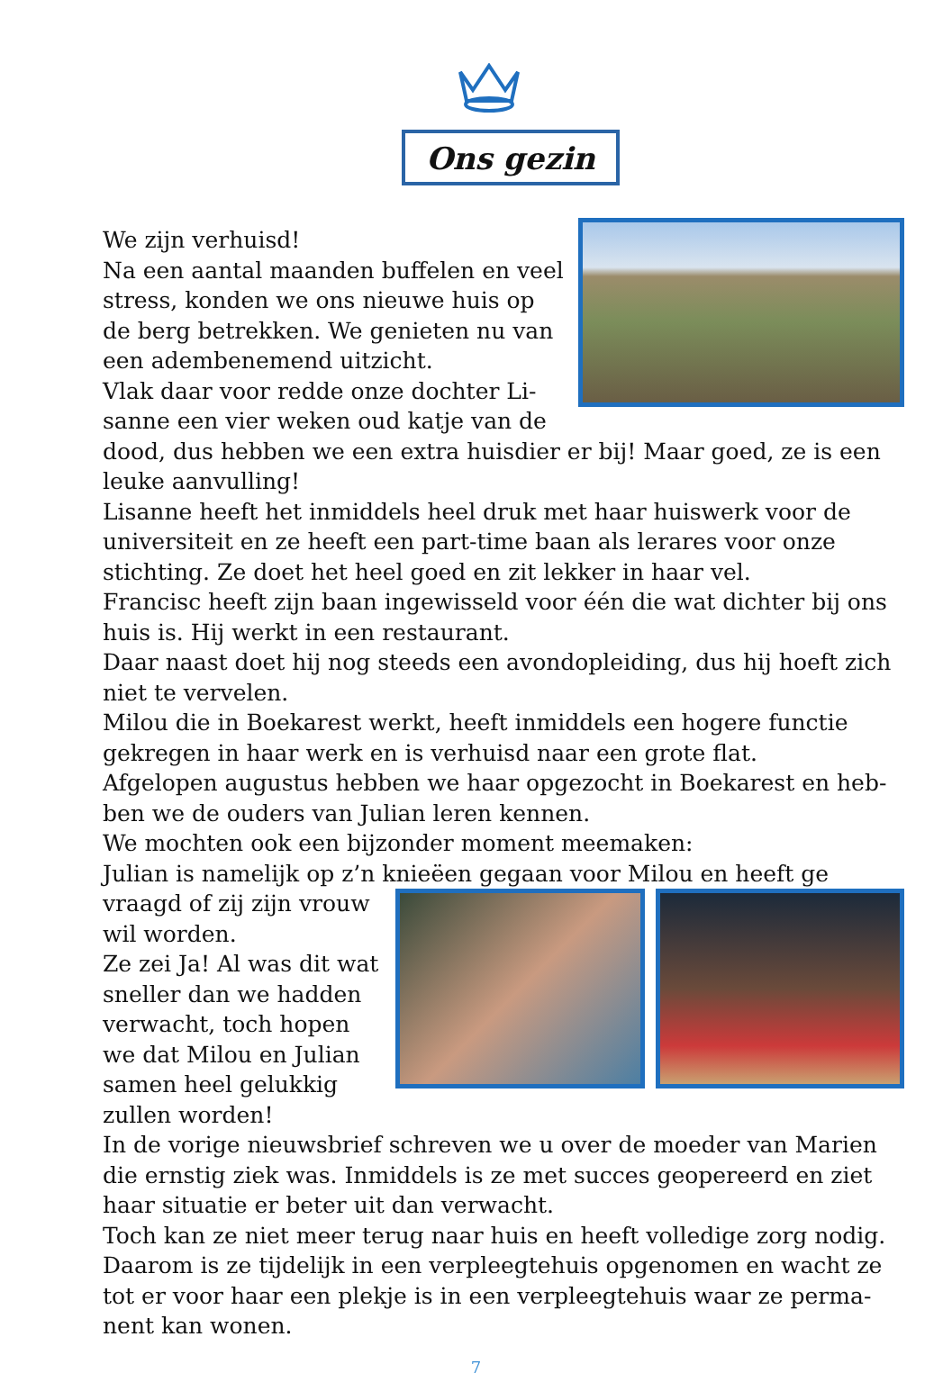Ons gezin
We zijn verhuisd!
Na een aantal maanden buffelen en veel stress, konden we ons nieuwe huis op de berg betrekken. We genieten nu van een adembenemend uitzicht.
Vlak daar voor redde onze dochter Li­sanne een vier weken oud katje van de dood, dus hebben we een extra huisdier er bij! Maar goed, ze is een leuke aanvulling!
Lisanne heeft het inmiddels heel druk met haar huiswerk voor de universiteit en ze heeft een part-time baan als lerares voor onze stichting. Ze doet het heel goed en zit lekker in haar vel.
Francisc heeft zijn baan ingewisseld voor één die wat dichter bij ons huis is. Hij werkt in een restaurant.
Daar naast doet hij nog steeds een avondopleiding, dus hij hoeft zich niet te vervelen.
Milou die in Boekarest werkt, heeft inmiddels een hogere functie gekregen in haar werk en is verhuisd naar een grote flat.
Afgelopen augustus hebben we haar opgezocht in Boekarest en heb­ben we de ouders van Julian leren kennen.
We mochten ook een bijzonder moment meemaken:
Julian is namelijk op z’n knieëen gegaan voor Milou en heeft ge­
vraagd of zij zijn vrouw wil worden.
Ze zei Ja! Al was dit wat sneller dan we hadden verwacht, toch hopen we dat Milou en Julian samen heel gelukkig zullen worden!
In de vorige nieuwsbrief schreven we u over de moeder van Marien die ernstig ziek was. Inmiddels is ze met succes geopereerd en ziet haar situatie er beter uit dan verwacht.
Toch kan ze niet meer terug naar huis en heeft volledige zorg nodig. Daarom is ze tijdelijk in een verpleegtehuis opgenomen en wacht ze tot er voor haar een plekje is in een verpleegtehuis waar ze perma­nent kan wonen.
7